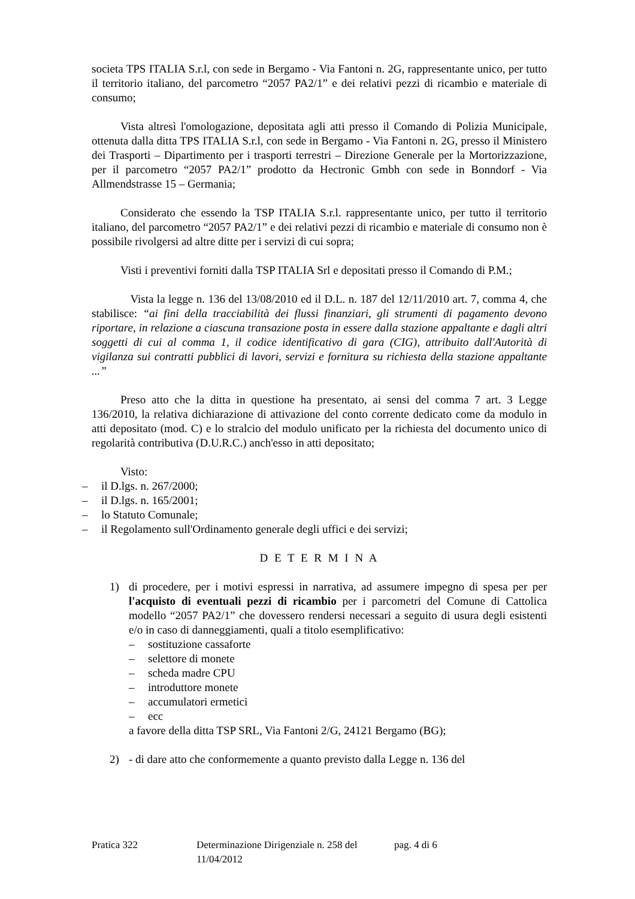societa TPS ITALIA S.r.l, con sede in Bergamo - Via Fantoni n. 2G, rappresentante unico, per tutto il territorio italiano, del parcometro “2057 PA2/1” e dei relativi pezzi di ricambio e materiale di consumo;
Vista altresì l'omologazione, depositata agli atti presso il Comando di Polizia Municipale, ottenuta dalla ditta TPS ITALIA S.r.l, con sede in Bergamo - Via Fantoni n. 2G, presso il Ministero dei Trasporti – Dipartimento per i trasporti terrestri – Direzione Generale per la Mortorizzazione, per il parcometro “2057 PA2/1” prodotto da Hectronic Gmbh con sede in Bonndorf - Via Allmendstrasse 15 – Germania;
Considerato che essendo la TSP ITALIA S.r.l. rappresentante unico, per tutto il territorio italiano, del parcometro “2057 PA2/1” e dei relativi pezzi di ricambio e materiale di consumo non è possibile rivolgersi ad altre ditte per i servizi di cui sopra;
Visti i preventivi forniti dalla TSP ITALIA Srl e depositati presso il Comando di P.M.;
Vista la legge n. 136 del 13/08/2010 ed il D.L. n. 187 del 12/11/2010 art. 7, comma 4, che stabilisce: “ai fini della tracciabilità dei flussi finanziari, gli strumenti di pagamento devono riportare, in relazione a ciascuna transazione posta in essere dalla stazione appaltante e dagli altri soggetti di cui al comma 1, il codice identificativo di gara (CIG), attribuito dall'Autorità di vigilanza sui contratti pubblici di lavori, servizi e fornitura su richiesta della stazione appaltante ...”
Preso atto che la ditta in questione ha presentato, ai sensi del comma 7 art. 3 Legge 136/2010, la relativa dichiarazione di attivazione del conto corrente dedicato come da modulo in atti depositato (mod. C) e lo stralcio del modulo unificato per la richiesta del documento unico di regolarità contributiva (D.U.R.C.) anch'esso in atti depositato;
Visto:
– il D.lgs. n. 267/2000;
– il D.lgs. n. 165/2001;
– lo Statuto Comunale;
– il Regolamento sull'Ordinamento generale degli uffici e dei servizi;
D E T E R M I N A
1) di procedere, per i motivi espressi in narrativa, ad assumere impegno di spesa per per l'acquisto di eventuali pezzi di ricambio per i parcometri del Comune di Cattolica modello “2057 PA2/1” che dovessero rendersi necessari a seguito di usura degli esistenti e/o in caso di danneggiamenti, quali a titolo esemplificativo:
– sostituzione cassaforte
– selettore di monete
– scheda madre CPU
– introduttore monete
– accumulatori ermetici
– ecc
a favore della ditta TSP SRL, Via Fantoni 2/G, 24121 Bergamo (BG);
2) - di dare atto che conformemente a quanto previsto dalla Legge n. 136 del
Pratica 322 Determinazione Dirigenziale n. 258 del 11/04/2012 pag. 4 di 6